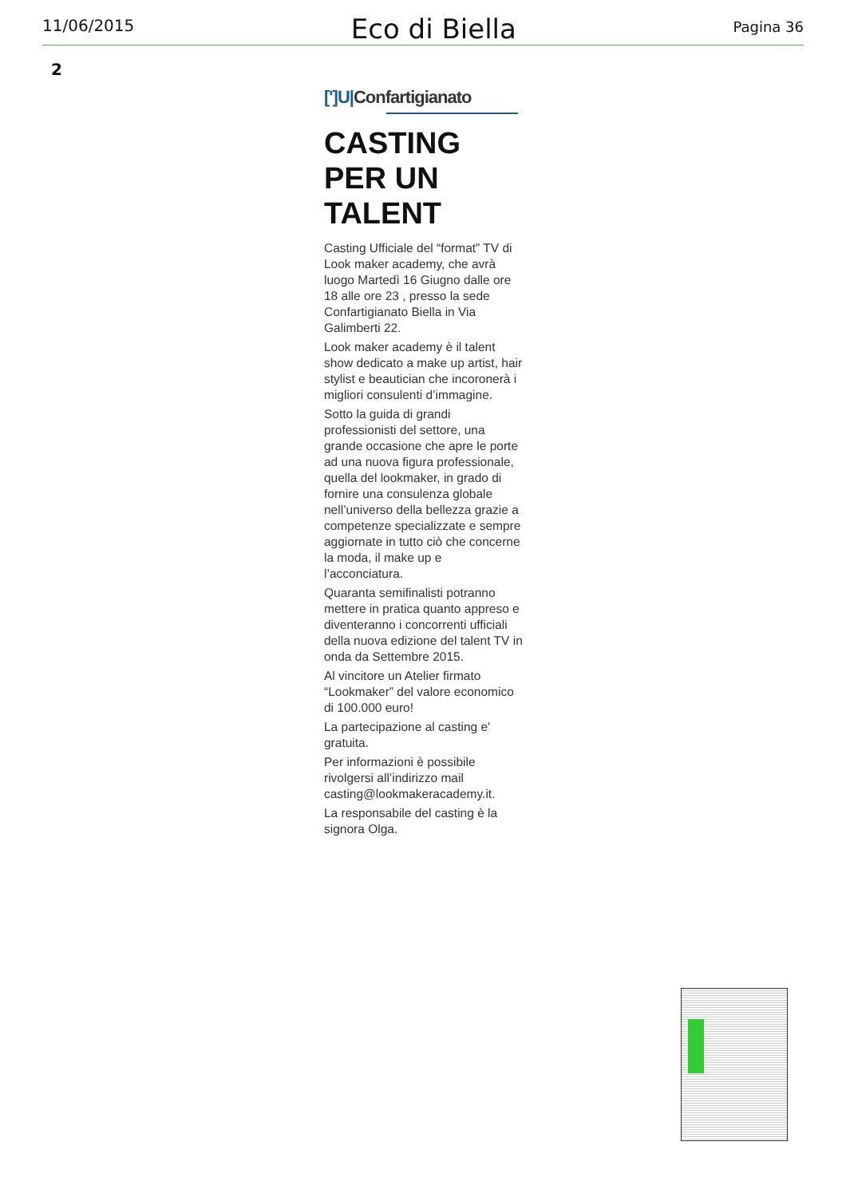11/06/2015
Eco di Biella
Pagina 36
2
[']U|Confartigianato
CASTING
PER UN TALENT
Casting Ufficiale del “format” TV di Look maker academy, che avrà luogo Martedì 16 Giugno dalle ore 18 alle ore 23 , presso la sede Confartigianato Biella in Via Galimberti 22.
Look maker academy è il talent show dedicato a make up artist, hair stylist e beautician che incoronerà i migliori consulenti d’immagine.
Sotto la guida di grandi professionisti del settore, una grande occasione che apre le porte ad una nuova figura professionale, quella del lookmaker, in grado di fornire una consulenza globale nell’universo della bellezza grazie a competenze specializzate e sempre aggiornate in tutto ciò che concerne la moda, il make up e l’acconciatura.
Quaranta semifinalisti potranno mettere in pratica quanto appreso e diventeranno i concorrenti ufficiali della nuova edizione del talent TV in onda da Settembre 2015.
Al vincitore un Atelier firmato “Lookmaker” del valore economico di 100.000 euro!
La partecipazione al casting e' gratuita.
Per informazioni è possibile rivolgersi all’indirizzo mail casting@lookmakeracademy.it.
La responsabile del casting è la signora Olga.